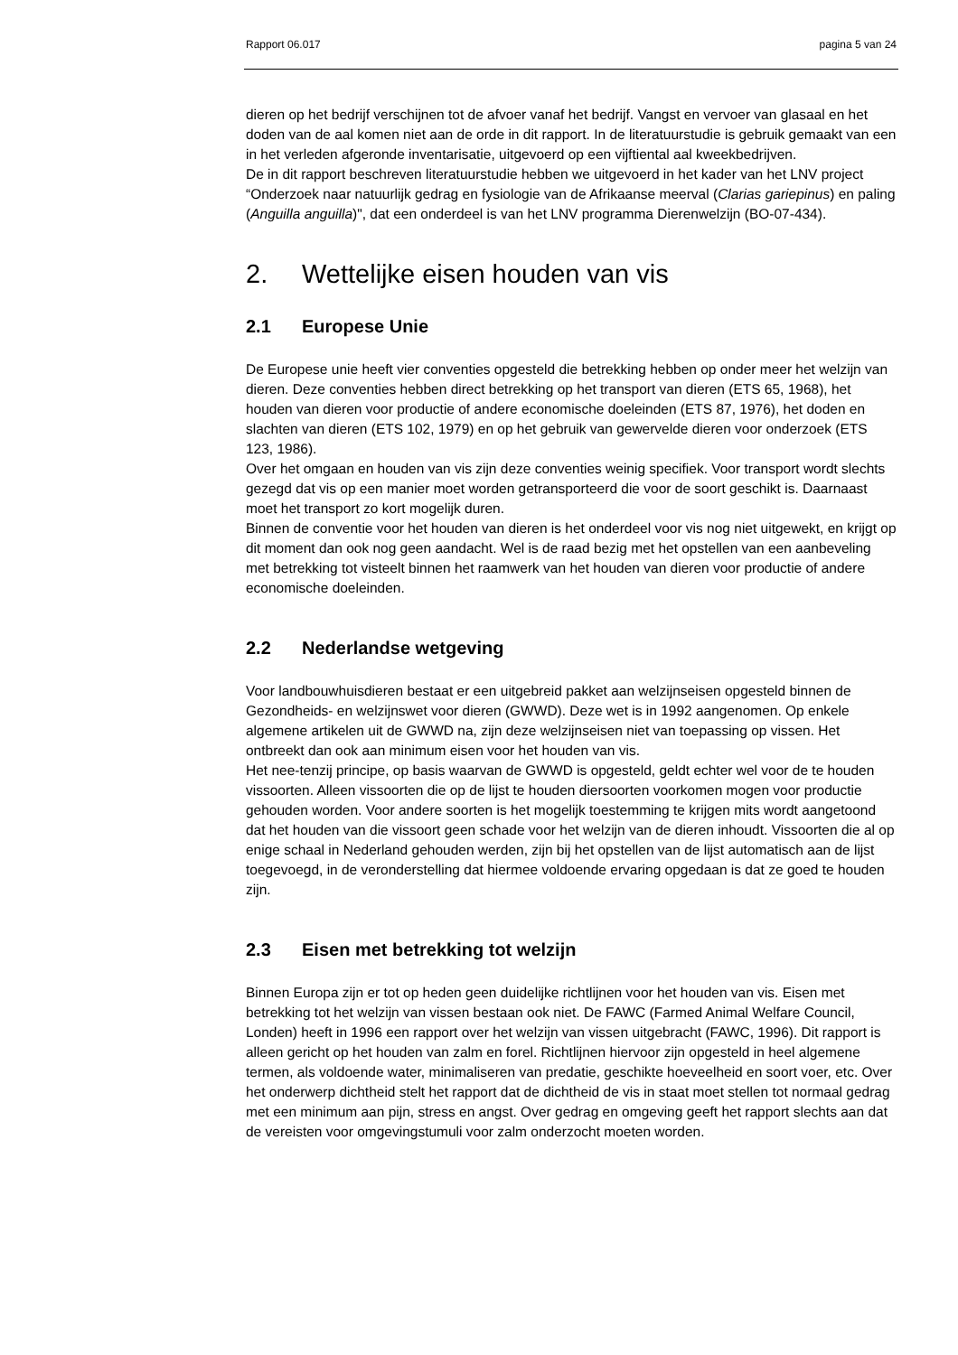Rapport 06.017 pagina 5 van 24
dieren op het bedrijf verschijnen tot de afvoer vanaf het bedrijf. Vangst en vervoer van glasaal en het doden van de aal komen niet aan de orde in dit rapport. In de literatuurstudie is gebruik gemaakt van een in het verleden afgeronde inventarisatie, uitgevoerd op een vijftiental aal kweekbedrijven.
De in dit rapport beschreven literatuurstudie hebben we uitgevoerd in het kader van het LNV project “Onderzoek naar natuurlijk gedrag en fysiologie van de Afrikaanse meerval (Clarias gariepinus) en paling (Anguilla anguilla)", dat een onderdeel is van het LNV programma Dierenwelzijn (BO-07-434).
2. Wettelijke eisen houden van vis
2.1 Europese Unie
De Europese unie heeft vier conventies opgesteld die betrekking hebben op onder meer het welzijn van dieren. Deze conventies hebben direct betrekking op het transport van dieren (ETS 65, 1968), het houden van dieren voor productie of andere economische doeleinden (ETS 87, 1976), het doden en slachten van dieren (ETS 102, 1979) en op het gebruik van gewervelde dieren voor onderzoek (ETS 123, 1986).
Over het omgaan en houden van vis zijn deze conventies weinig specifiek. Voor transport wordt slechts gezegd dat vis op een manier moet worden getransporteerd die voor de soort geschikt is. Daarnaast moet het transport zo kort mogelijk duren.
Binnen de conventie voor het houden van dieren is het onderdeel voor vis nog niet uitgewekt, en krijgt op dit moment dan ook nog geen aandacht. Wel is de raad bezig met het opstellen van een aanbeveling met betrekking tot visteelt binnen het raamwerk van het houden van dieren voor productie of andere economische doeleinden.
2.2 Nederlandse wetgeving
Voor landbouwhuisdieren bestaat er een uitgebreid pakket aan welzijnseisen opgesteld binnen de Gezondheids- en welzijnswet voor dieren (GWWD). Deze wet is in 1992 aangenomen. Op enkele algemene artikelen uit de GWWD na, zijn deze welzijnseisen niet van toepassing op vissen. Het ontbreekt dan ook aan minimum eisen voor het houden van vis.
Het nee-tenzij principe, op basis waarvan de GWWD is opgesteld, geldt echter wel voor de te houden vissoorten. Alleen vissoorten die op de lijst te houden diersoorten voorkomen mogen voor productie gehouden worden. Voor andere soorten is het mogelijk toestemming te krijgen mits wordt aangetoond dat het houden van die vissoort geen schade voor het welzijn van de dieren inhoudt. Vissoorten die al op enige schaal in Nederland gehouden werden, zijn bij het opstellen van de lijst automatisch aan de lijst toegevoegd, in de veronderstelling dat hiermee voldoende ervaring opgedaan is dat ze goed te houden zijn.
2.3 Eisen met betrekking tot welzijn
Binnen Europa zijn er tot op heden geen duidelijke richtlijnen voor het houden van vis. Eisen met betrekking tot het welzijn van vissen bestaan ook niet. De FAWC (Farmed Animal Welfare Council, Londen) heeft in 1996 een rapport over het welzijn van vissen uitgebracht (FAWC, 1996). Dit rapport is alleen gericht op het houden van zalm en forel. Richtlijnen hiervoor zijn opgesteld in heel algemene termen, als voldoende water, minimaliseren van predatie, geschikte hoeveelheid en soort voer, etc. Over het onderwerp dichtheid stelt het rapport dat de dichtheid de vis in staat moet stellen tot normaal gedrag met een minimum aan pijn, stress en angst. Over gedrag en omgeving geeft het rapport slechts aan dat de vereisten voor omgevingstumuli voor zalm onderzocht moeten worden.